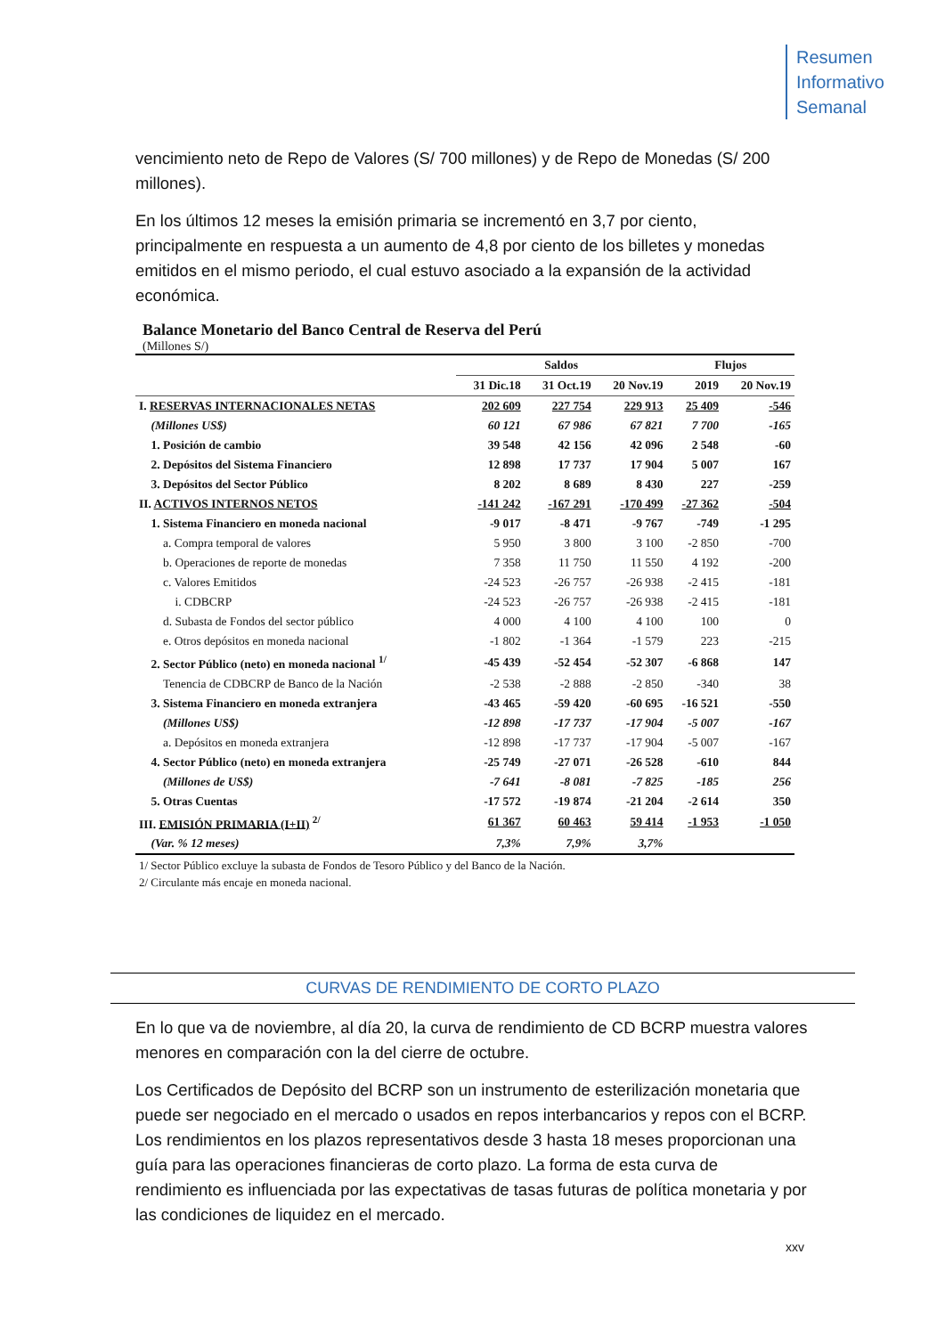Resumen
Informativo
Semanal
vencimiento neto de Repo de Valores (S/ 700 millones) y de Repo de Monedas (S/ 200 millones).
En los últimos 12 meses la emisión primaria se incrementó en 3,7 por ciento, principalmente en respuesta a un aumento de 4,8 por ciento de los billetes y monedas emitidos en el mismo periodo, el cual estuvo asociado a la expansión de la actividad económica.
Balance Monetario del Banco Central de Reserva del Perú
(Millones S/)
| | Saldos | | | Flujos | |
| --- | --- | --- | --- | --- | --- |
| | 31 Dic.18 | 31 Oct.19 | 20 Nov.19 | 2019 | 20 Nov.19 |
| I. RESERVAS INTERNACIONALES NETAS | 202 609 | 227 754 | 229 913 | 25 409 | -546 |
| (Millones US$) | 60 121 | 67 986 | 67 821 | 7 700 | -165 |
| 1. Posición de cambio | 39 548 | 42 156 | 42 096 | 2 548 | -60 |
| 2. Depósitos del Sistema Financiero | 12 898 | 17 737 | 17 904 | 5 007 | 167 |
| 3. Depósitos del Sector Público | 8 202 | 8 689 | 8 430 | 227 | -259 |
| II. ACTIVOS INTERNOS NETOS | -141 242 | -167 291 | -170 499 | -27 362 | -504 |
| 1. Sistema Financiero en moneda nacional | -9 017 | -8 471 | -9 767 | -749 | -1 295 |
| a. Compra temporal de valores | 5 950 | 3 800 | 3 100 | -2 850 | -700 |
| b. Operaciones de reporte de monedas | 7 358 | 11 750 | 11 550 | 4 192 | -200 |
| c. Valores Emitidos | -24 523 | -26 757 | -26 938 | -2 415 | -181 |
| i. CDBCRP | -24 523 | -26 757 | -26 938 | -2 415 | -181 |
| d. Subasta de Fondos del sector público | 4 000 | 4 100 | 4 100 | 100 | 0 |
| e. Otros depósitos en moneda nacional | -1 802 | -1 364 | -1 579 | 223 | -215 |
| 2. Sector Público (neto) en moneda nacional <sup>1/</sup> | -45 439 | -52 454 | -52 307 | -6 868 | 147 |
| Tenencia de CDBCRP de Banco de la Nación | -2 538 | -2 888 | -2 850 | -340 | 38 |
| 3. Sistema Financiero en moneda extranjera | -43 465 | -59 420 | -60 695 | -16 521 | -550 |
| (Millones US$) | -12 898 | -17 737 | -17 904 | -5 007 | -167 |
| a. Depósitos en moneda extranjera | -12 898 | -17 737 | -17 904 | -5 007 | -167 |
| 4. Sector Público (neto) en moneda extranjera | -25 749 | -27 071 | -26 528 | -610 | 844 |
| (Millones de US$) | -7 641 | -8 081 | -7 825 | -185 | 256 |
| 5. Otras Cuentas | -17 572 | -19 874 | -21 204 | -2 614 | 350 |
| III. EMISIÓN PRIMARIA (I+II) <sup>2/</sup> | 61 367 | 60 463 | 59 414 | -1 953 | -1 050 |
| (Var. % 12 meses) | 7,3% | 7,9% | 3,7% | | |
1/ Sector Público excluye la subasta de Fondos de Tesoro Público y del Banco de la Nación.
2/ Circulante más encaje en moneda nacional.
CURVAS DE RENDIMIENTO DE CORTO PLAZO
En lo que va de noviembre, al día 20, la curva de rendimiento de CD BCRP muestra valores menores en comparación con la del cierre de octubre.
Los Certificados de Depósito del BCRP son un instrumento de esterilización monetaria que puede ser negociado en el mercado o usados en repos interbancarios y repos con el BCRP. Los rendimientos en los plazos representativos desde 3 hasta 18 meses proporcionan una guía para las operaciones financieras de corto plazo. La forma de esta curva de rendimiento es influenciada por las expectativas de tasas futuras de política monetaria y por las condiciones de liquidez en el mercado.
xxv